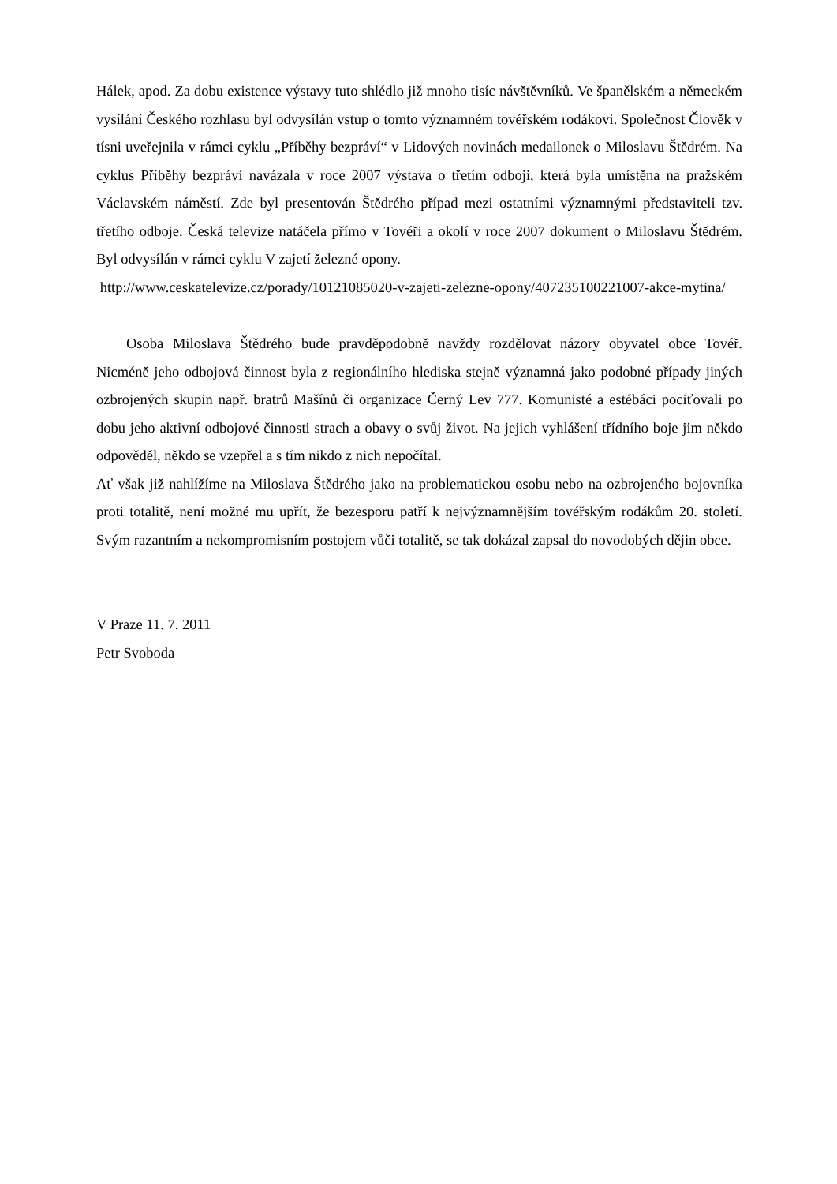Hálek, apod. Za dobu existence výstavy tuto shlédlo již mnoho tisíc návštěvníků. Ve španělském a německém vysílání Českého rozhlasu byl odvysílán vstup o tomto významném tovéřském rodákovi. Společnost Člověk v tísni uveřejnila v rámci cyklu „Příběhy bezpráví“ v Lidových novinách medailonek o Miloslavu Štědrém. Na cyklus Příběhy bezpráví navázala v roce 2007 výstava o třetím odboji, která byla umístěna na pražském Václavském náměstí. Zde byl presentován Štědrého případ mezi ostatními významnými představiteli tzv. třetího odboje. Česká televize natáčela přímo v Tovéři a okolí v roce 2007 dokument o Miloslavu Štědrém. Byl odvysílán v rámci cyklu V zajetí železné opony.
http://www.ceskatelevize.cz/porady/10121085020-v-zajeti-zelezne-opony/407235100221007-akce-mytina/
Osoba Miloslava Štědrého bude pravděpodobně navždy rozdělovat názory obyvatel obce Tovéř. Nicméně jeho odbojová činnost byla z regionálního hlediska stejně významná jako podobné případy jiných ozbrojených skupin např. bratrů Mašínů či organizace Černý Lev 777. Komunisté a estébáci pociťovali po dobu jeho aktivní odbojové činnosti strach a obavy o svůj život. Na jejich vyhlášení třídního boje jim někdo odpověděl, někdo se vzepřel a s tím nikdo z nich nepočítal.
Ať však již nahlížíme na Miloslava Štědrého jako na problematickou osobu nebo na ozbrojeného bojovníka proti totalitě, není možné mu upřít, že bezesporu patří k nejvýznamnějším tovéřským rodákům 20. století. Svým razantním a nekompromisním postojem vůči totalitě, se tak dokázal zapsal do novodobých dějin obce.
V Praze 11. 7. 2011
Petr Svoboda